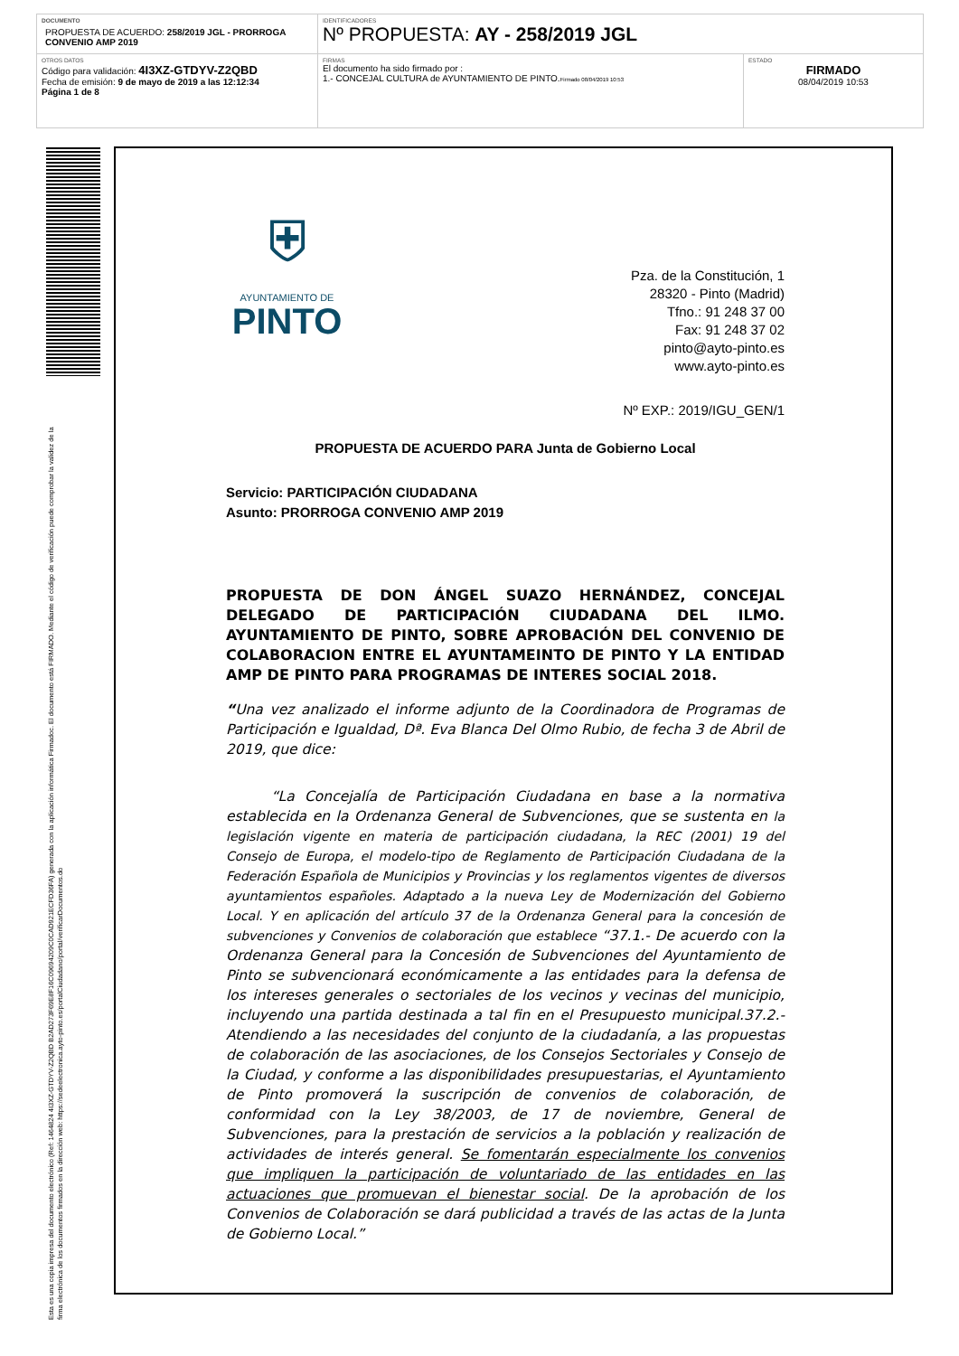| DOCUMENTO PROPUESTA DE ACUERDO: 258/2019 JGL - PRORROGA CONVENIO AMP 2019 | IDENTIFICADORES Nº PROPUESTA: AY - 258/2019 JGL | |
| OTROS DATOS Código para validación: 4I3XZ-GTDYV-Z2QBD Fecha de emisión: 9 de mayo de 2019 a las 12:12:34 Página 1 de 8 | FIRMAS El documento ha sido firmado por : 1.- CONCEJAL CULTURA de AYUNTAMIENTO DE PINTO. Firmado 08/04/2019 10:53 | ESTADO FIRMADO 08/04/2019 10:53 |
Esta es una copia impresa del documento electrónico (Ref: 1464824 4I3XZ-GTDYV-Z2QBD B2AD273F69E8F16C09694209C0CAD921ECFD36FA) generada con la aplicación informática Firmadoc. El documento está FIRMADO. Mediante el código de verificación puede comprobar la validez de la firma electrónica de los documentos firmados en la dirección web: https://sedeelectronica.ayto-pinto.es/portalCiudadano/portal/verificarDocumentos.do
⛨
AYUNTAMIENTO DE
PINTO
Pza. de la Constitución, 1
28320 - Pinto (Madrid)
Tfno.: 91 248 37 00
Fax: 91 248 37 02
pinto@ayto-pinto.es
www.ayto-pinto.es
Nº EXP.: 2019/IGU_GEN/1
PROPUESTA DE ACUERDO PARA Junta de Gobierno Local
Servicio: PARTICIPACIÓN CIUDADANA
Asunto: PRORROGA CONVENIO AMP 2019
PROPUESTA DE DON ÁNGEL SUAZO HERNÁNDEZ, CONCEJAL DELEGADO DE PARTICIPACIÓN CIUDADANA DEL ILMO. AYUNTAMIENTO DE PINTO, SOBRE APROBACIÓN DEL CONVENIO DE COLABORACION ENTRE EL AYUNTAMEINTO DE PINTO Y LA ENTIDAD AMP DE PINTO PARA PROGRAMAS DE INTERES SOCIAL 2018.
“Una vez analizado el informe adjunto de la Coordinadora de Programas de Participación e Igualdad, Dª. Eva Blanca Del Olmo Rubio, de fecha 3 de Abril de 2019, que dice:
“La Concejalía de Participación Ciudadana en base a la normativa establecida en la Ordenanza General de Subvenciones, que se sustenta en la legislación vigente en materia de participación ciudadana, la REC (2001) 19 del Consejo de Europa, el modelo-tipo de Reglamento de Participación Ciudadana de la Federación Española de Municipios y Provincias y los reglamentos vigentes de diversos ayuntamientos españoles. Adaptado a la nueva Ley de Modernización del Gobierno Local. Y en aplicación del artículo 37 de la Ordenanza General para la concesión de subvenciones y Convenios de colaboración que establece “37.1.- De acuerdo con la Ordenanza General para la Concesión de Subvenciones del Ayuntamiento de Pinto se subvencionará económicamente a las entidades para la defensa de los intereses generales o sectoriales de los vecinos y vecinas del municipio, incluyendo una partida destinada a tal fin en el Presupuesto municipal.37.2.- Atendiendo a las necesidades del conjunto de la ciudadanía, a las propuestas de colaboración de las asociaciones, de los Consejos Sectoriales y Consejo de la Ciudad, y conforme a las disponibilidades presupuestarias, el Ayuntamiento de Pinto promoverá la suscripción de convenios de colaboración, de conformidad con la Ley 38/2003, de 17 de noviembre, General de Subvenciones, para la prestación de servicios a la población y realización de actividades de interés general. Se fomentarán especialmente los convenios que impliquen la participación de voluntariado de las entidades en las actuaciones que promuevan el bienestar social. De la aprobación de los Convenios de Colaboración se dará publicidad a través de las actas de la Junta de Gobierno Local.”